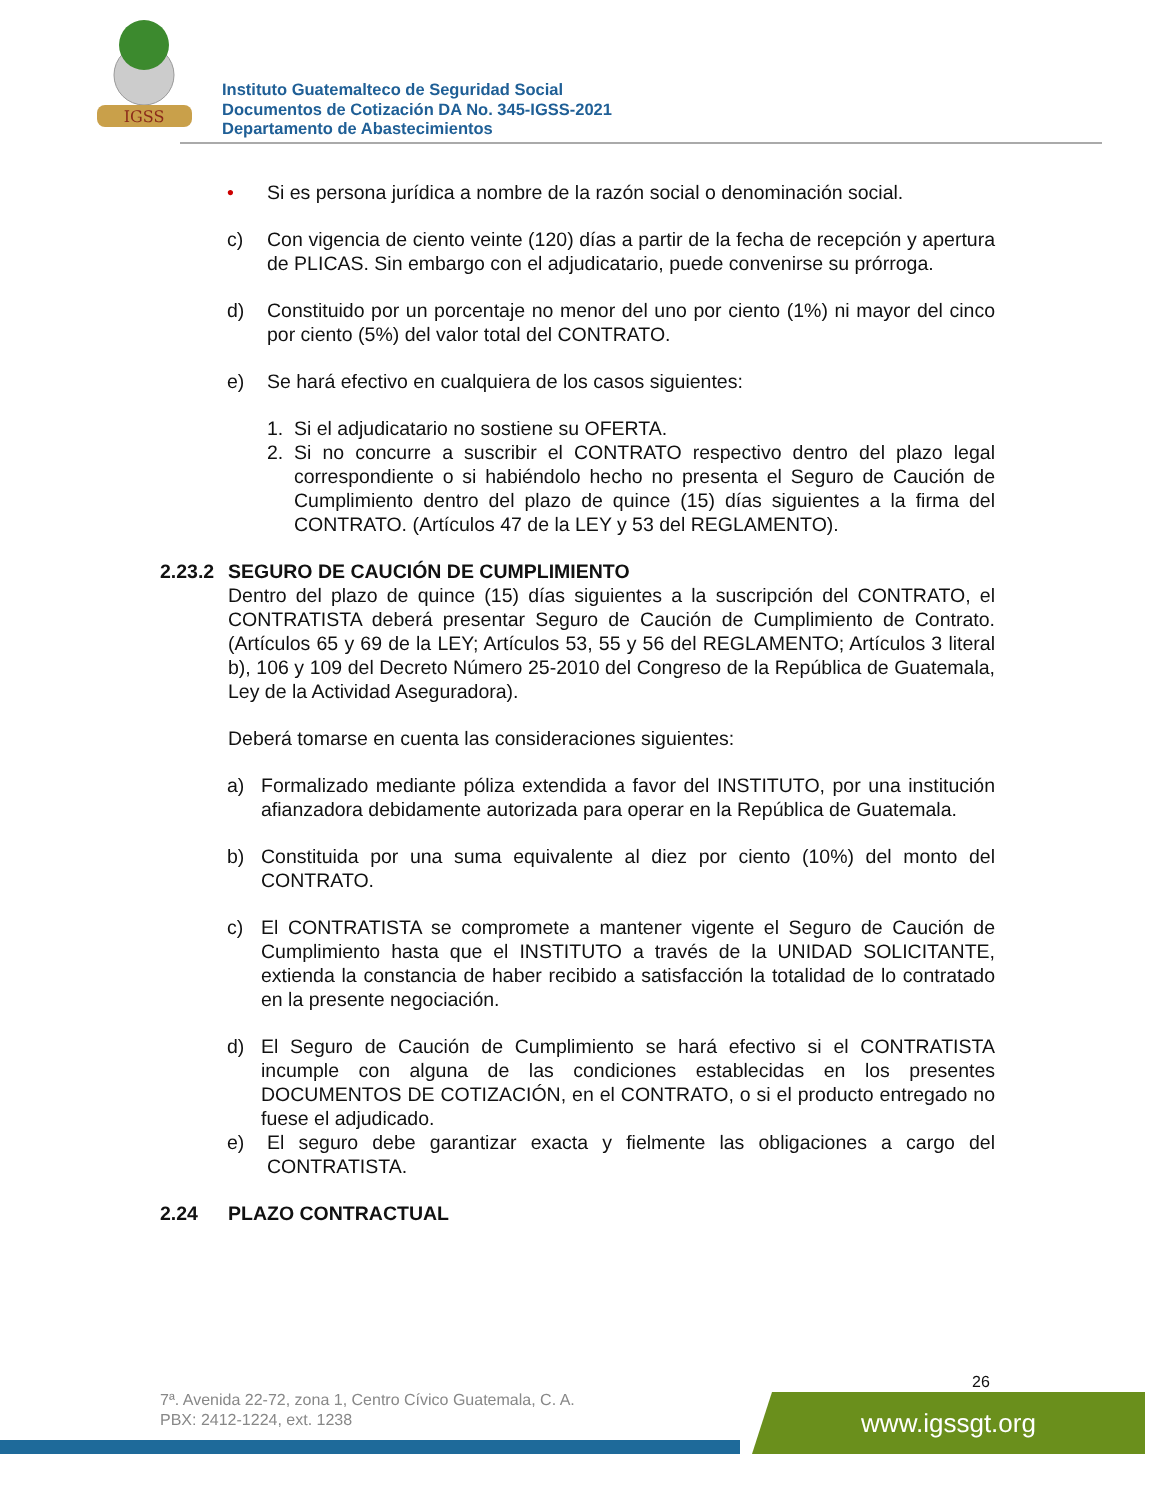IGSS
Instituto Guatemalteco de Seguridad Social
Documentos de Cotización DA No. 345-IGSS-2021
Departamento de Abastecimientos
• Si es persona jurídica a nombre de la razón social o denominación social.
c) Con vigencia de ciento veinte (120) días a partir de la fecha de recepción y apertura de PLICAS. Sin embargo con el adjudicatario, puede convenirse su prórroga.
d) Constituido por un porcentaje no menor del uno por ciento (1%) ni mayor del cinco por ciento (5%) del valor total del CONTRATO.
e) Se hará efectivo en cualquiera de los casos siguientes:
1. Si el adjudicatario no sostiene su OFERTA.
2. Si no concurre a suscribir el CONTRATO respectivo dentro del plazo legal correspondiente o si habiéndolo hecho no presenta el Seguro de Caución de Cumplimiento dentro del plazo de quince (15) días siguientes a la firma del CONTRATO. (Artículos 47 de la LEY y 53 del REGLAMENTO).
2.23.2 SEGURO DE CAUCIÓN DE CUMPLIMIENTO
Dentro del plazo de quince (15) días siguientes a la suscripción del CONTRATO, el CONTRATISTA deberá presentar Seguro de Caución de Cumplimiento de Contrato. (Artículos 65 y 69 de la LEY; Artículos 53, 55 y 56 del REGLAMENTO; Artículos 3 literal b), 106 y 109 del Decreto Número 25-2010 del Congreso de la República de Guatemala, Ley de la Actividad Aseguradora).
Deberá tomarse en cuenta las consideraciones siguientes:
a) Formalizado mediante póliza extendida a favor del INSTITUTO, por una institución afianzadora debidamente autorizada para operar en la República de Guatemala.
b) Constituida por una suma equivalente al diez por ciento (10%) del monto del CONTRATO.
c) El CONTRATISTA se compromete a mantener vigente el Seguro de Caución de Cumplimiento hasta que el INSTITUTO a través de la UNIDAD SOLICITANTE, extienda la constancia de haber recibido a satisfacción la totalidad de lo contratado en la presente negociación.
d) El Seguro de Caución de Cumplimiento se hará efectivo si el CONTRATISTA incumple con alguna de las condiciones establecidas en los presentes DOCUMENTOS DE COTIZACIÓN, en el CONTRATO, o si el producto entregado no fuese el adjudicado.
e) El seguro debe garantizar exacta y fielmente las obligaciones a cargo del CONTRATISTA.
2.24 PLAZO CONTRACTUAL
26
7ª. Avenida 22-72, zona 1, Centro Cívico Guatemala, C. A.
PBX: 2412-1224, ext. 1238
www.igssgt.org